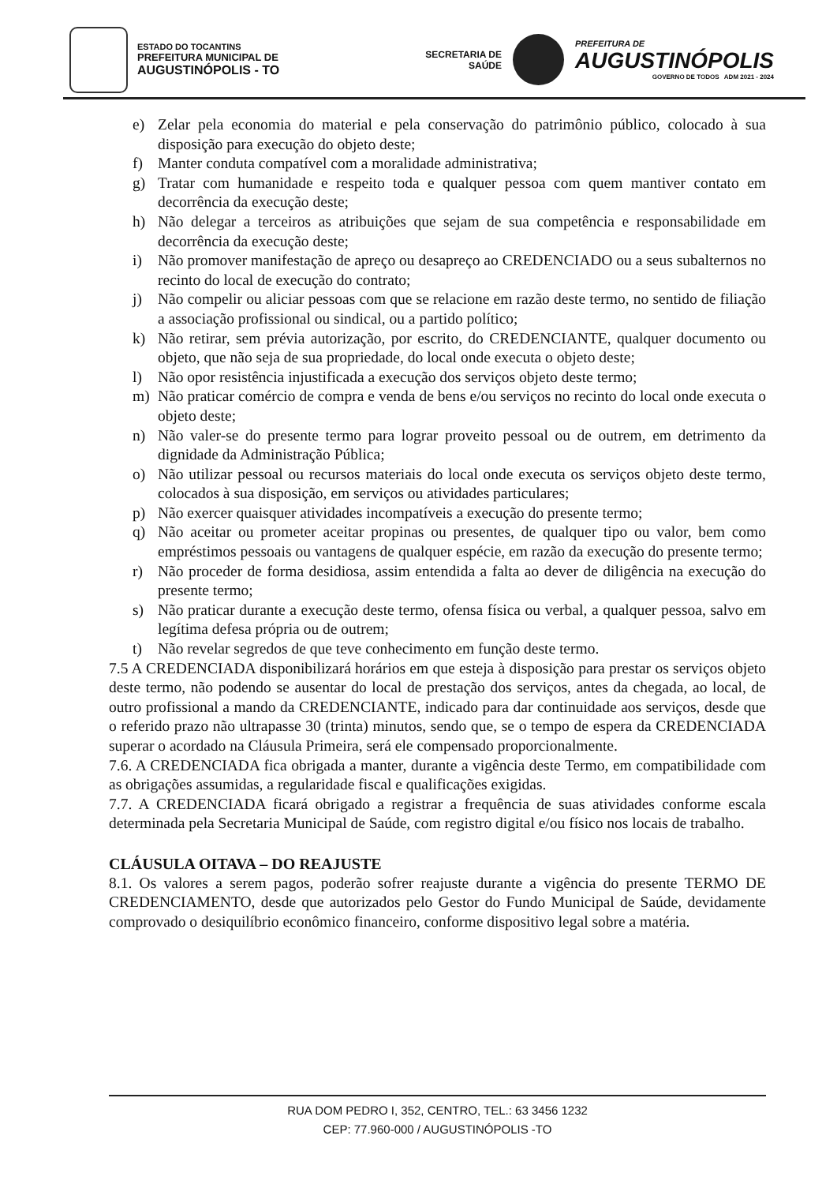ESTADO DO TOCANTINS
PREFEITURA MUNICIPAL DE
AUGUSTINÓPOLIS - TO
SECRETARIA DE
SAÚDE
PREFEITURA DE
AUGUSTINÓPOLIS
GOVERNO DE TODOS ADM 2021 - 2024
e) Zelar pela economia do material e pela conservação do patrimônio público, colocado à sua disposição para execução do objeto deste;
f) Manter conduta compatível com a moralidade administrativa;
g) Tratar com humanidade e respeito toda e qualquer pessoa com quem mantiver contato em decorrência da execução deste;
h) Não delegar a terceiros as atribuições que sejam de sua competência e responsabilidade em decorrência da execução deste;
i) Não promover manifestação de apreço ou desapreço ao CREDENCIADO ou a seus subalternos no recinto do local de execução do contrato;
j) Não compelir ou aliciar pessoas com que se relacione em razão deste termo, no sentido de filiação a associação profissional ou sindical, ou a partido político;
k) Não retirar, sem prévia autorização, por escrito, do CREDENCIANTE, qualquer documento ou objeto, que não seja de sua propriedade, do local onde executa o objeto deste;
l) Não opor resistência injustificada a execução dos serviços objeto deste termo;
m) Não praticar comércio de compra e venda de bens e/ou serviços no recinto do local onde executa o objeto deste;
n) Não valer-se do presente termo para lograr proveito pessoal ou de outrem, em detrimento da dignidade da Administração Pública;
o) Não utilizar pessoal ou recursos materiais do local onde executa os serviços objeto deste termo, colocados à sua disposição, em serviços ou atividades particulares;
p) Não exercer quaisquer atividades incompatíveis a execução do presente termo;
q) Não aceitar ou prometer aceitar propinas ou presentes, de qualquer tipo ou valor, bem como empréstimos pessoais ou vantagens de qualquer espécie, em razão da execução do presente termo;
r) Não proceder de forma desidiosa, assim entendida a falta ao dever de diligência na execução do presente termo;
s) Não praticar durante a execução deste termo, ofensa física ou verbal, a qualquer pessoa, salvo em legítima defesa própria ou de outrem;
t) Não revelar segredos de que teve conhecimento em função deste termo.
7.5 A CREDENCIADA disponibilizará horários em que esteja à disposição para prestar os serviços objeto deste termo, não podendo se ausentar do local de prestação dos serviços, antes da chegada, ao local, de outro profissional a mando da CREDENCIANTE, indicado para dar continuidade aos serviços, desde que o referido prazo não ultrapasse 30 (trinta) minutos, sendo que, se o tempo de espera da CREDENCIADA superar o acordado na Cláusula Primeira, será ele compensado proporcionalmente.
7.6. A CREDENCIADA fica obrigada a manter, durante a vigência deste Termo, em compatibilidade com as obrigações assumidas, a regularidade fiscal e qualificações exigidas.
7.7. A CREDENCIADA ficará obrigado a registrar a frequência de suas atividades conforme escala determinada pela Secretaria Municipal de Saúde, com registro digital e/ou físico nos locais de trabalho.
CLÁUSULA OITAVA – DO REAJUSTE
8.1. Os valores a serem pagos, poderão sofrer reajuste durante a vigência do presente TERMO DE CREDENCIAMENTO, desde que autorizados pelo Gestor do Fundo Municipal de Saúde, devidamente comprovado o desiquilíbrio econômico financeiro, conforme dispositivo legal sobre a matéria.
RUA DOM PEDRO I, 352, CENTRO, TEL.: 63 3456 1232
CEP: 77.960-000 / AUGUSTINÓPOLIS -TO